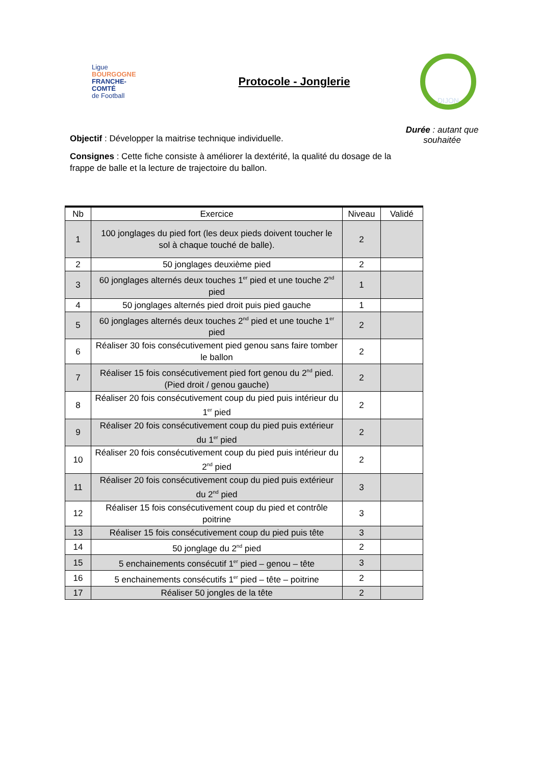Ligue
BOURGOGNE
FRANCHE-COMTÉ
de Football
Protocole - Jonglerie
DIJON
Objectif : Développer la maitrise technique individuelle.
Consignes : Cette fiche consiste à améliorer la dextérité, la qualité du dosage de la frappe de balle et la lecture de trajectoire du ballon.
Durée : autant que souhaitée
| Nb | Exercice | Niveau | Validé |
| --- | --- | --- | --- |
| 1 | 100 jonglages du pied fort (les deux pieds doivent toucher le sol à chaque touché de balle). | 2 | |
| 2 | 50 jonglages deuxième pied | 2 | |
| 3 | 60 jonglages alternés deux touches 1<sup>er</sup> pied et une touche 2<sup>nd</sup> pied | 1 | |
| 4 | 50 jonglages alternés pied droit puis pied gauche | 1 | |
| 5 | 60 jonglages alternés deux touches 2<sup>nd</sup> pied et une touche 1<sup>er</sup> pied | 2 | |
| 6 | Réaliser 30 fois consécutivement pied genou sans faire tomber le ballon | 2 | |
| 7 | Réaliser 15 fois consécutivement pied fort genou du 2<sup>nd</sup> pied. (Pied droit / genou gauche) | 2 | |
| 8 | Réaliser 20 fois consécutivement coup du pied puis intérieur du 1<sup>er</sup> pied | 2 | |
| 9 | Réaliser 20 fois consécutivement coup du pied puis extérieur du 1<sup>er</sup> pied | 2 | |
| 10 | Réaliser 20 fois consécutivement coup du pied puis intérieur du 2<sup>nd</sup> pied | 2 | |
| 11 | Réaliser 20 fois consécutivement coup du pied puis extérieur du 2<sup>nd</sup> pied | 3 | |
| 12 | Réaliser 15 fois consécutivement coup du pied et contrôle poitrine | 3 | |
| 13 | Réaliser 15 fois consécutivement coup du pied puis tête | 3 | |
| 14 | 50 jonglage du 2<sup>nd</sup> pied | 2 | |
| 15 | 5 enchainements consécutif 1<sup>er</sup> pied – genou – tête | 3 | |
| 16 | 5 enchainements consécutifs 1<sup>er</sup> pied – tête – poitrine | 2 | |
| 17 | Réaliser 50 jongles de la tête | 2 | |